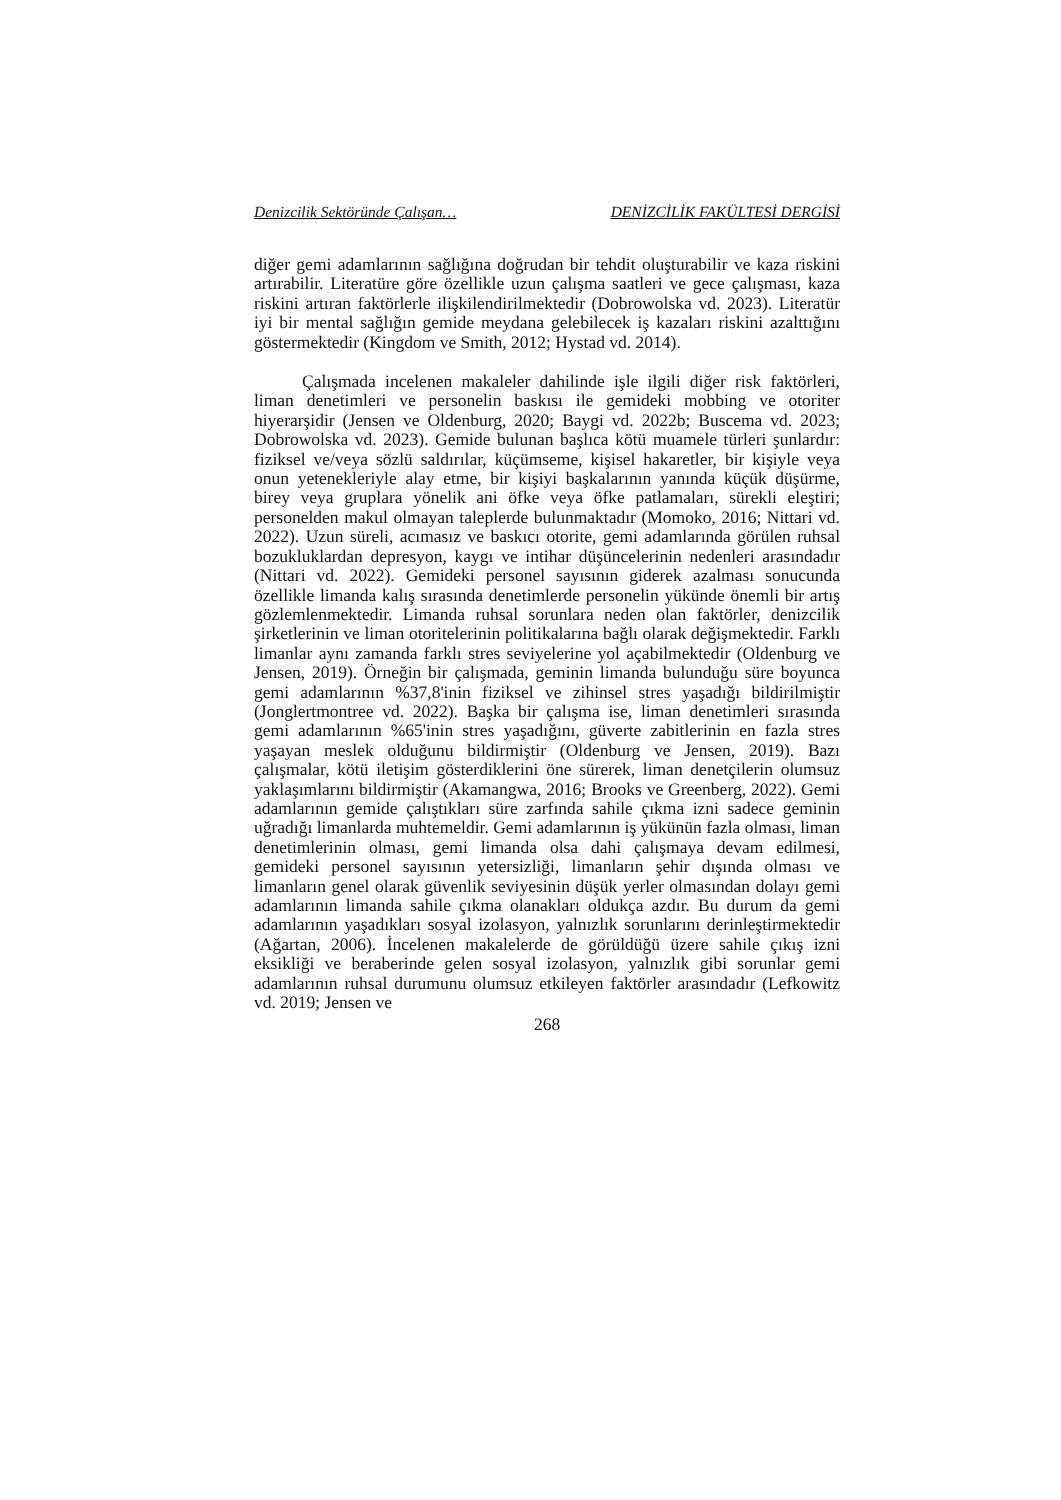Denizcilik Sektöründe Çalışan… DENİZCİLİK FAKÜLTESİ DERGİSİ
diğer gemi adamlarının sağlığına doğrudan bir tehdit oluşturabilir ve kaza riskini artırabilir. Literatüre göre özellikle uzun çalışma saatleri ve gece çalışması, kaza riskini artıran faktörlerle ilişkilendirilmektedir (Dobrowolska vd. 2023). Literatür iyi bir mental sağlığın gemide meydana gelebilecek iş kazaları riskini azalttığını göstermektedir (Kingdom ve Smith, 2012; Hystad vd. 2014).
Çalışmada incelenen makaleler dahilinde işle ilgili diğer risk faktörleri, liman denetimleri ve personelin baskısı ile gemideki mobbing ve otoriter hiyerarşidir (Jensen ve Oldenburg, 2020; Baygi vd. 2022b; Buscema vd. 2023; Dobrowolska vd. 2023). Gemide bulunan başlıca kötü muamele türleri şunlardır: fiziksel ve/veya sözlü saldırılar, küçümseme, kişisel hakaretler, bir kişiyle veya onun yetenekleriyle alay etme, bir kişiyi başkalarının yanında küçük düşürme, birey veya gruplara yönelik ani öfke veya öfke patlamaları, sürekli eleştiri; personelden makul olmayan taleplerde bulunmaktadır (Momoko, 2016; Nittari vd. 2022). Uzun süreli, acımasız ve baskıcı otorite, gemi adamlarında görülen ruhsal bozukluklardan depresyon, kaygı ve intihar düşüncelerinin nedenleri arasındadır (Nittari vd. 2022). Gemideki personel sayısının giderek azalması sonucunda özellikle limanda kalış sırasında denetimlerde personelin yükünde önemli bir artış gözlemlenmektedir. Limanda ruhsal sorunlara neden olan faktörler, denizcilik şirketlerinin ve liman otoritelerinin politikalarına bağlı olarak değişmektedir. Farklı limanlar aynı zamanda farklı stres seviyelerine yol açabilmektedir (Oldenburg ve Jensen, 2019). Örneğin bir çalışmada, geminin limanda bulunduğu süre boyunca gemi adamlarının %37,8'inin fiziksel ve zihinsel stres yaşadığı bildirilmiştir (Jonglertmontree vd. 2022). Başka bir çalışma ise, liman denetimleri sırasında gemi adamlarının %65'inin stres yaşadığını, güverte zabitlerinin en fazla stres yaşayan meslek olduğunu bildirmiştir (Oldenburg ve Jensen, 2019). Bazı çalışmalar, kötü iletişim gösterdiklerini öne sürerek, liman denetçilerin olumsuz yaklaşımlarını bildirmiştir (Akamangwa, 2016; Brooks ve Greenberg, 2022). Gemi adamlarının gemide çalıştıkları süre zarfında sahile çıkma izni sadece geminin uğradığı limanlarda muhtemeldir. Gemi adamlarının iş yükünün fazla olması, liman denetimlerinin olması, gemi limanda olsa dahi çalışmaya devam edilmesi, gemideki personel sayısının yetersizliği, limanların şehir dışında olması ve limanların genel olarak güvenlik seviyesinin düşük yerler olmasından dolayı gemi adamlarının limanda sahile çıkma olanakları oldukça azdır. Bu durum da gemi adamlarının yaşadıkları sosyal izolasyon, yalnızlık sorunlarını derinleştirmektedir (Ağartan, 2006). İncelenen makalelerde de görüldüğü üzere sahile çıkış izni eksikliği ve beraberinde gelen sosyal izolasyon, yalnızlık gibi sorunlar gemi adamlarının ruhsal durumunu olumsuz etkileyen faktörler arasındadır (Lefkowitz vd. 2019; Jensen ve
268